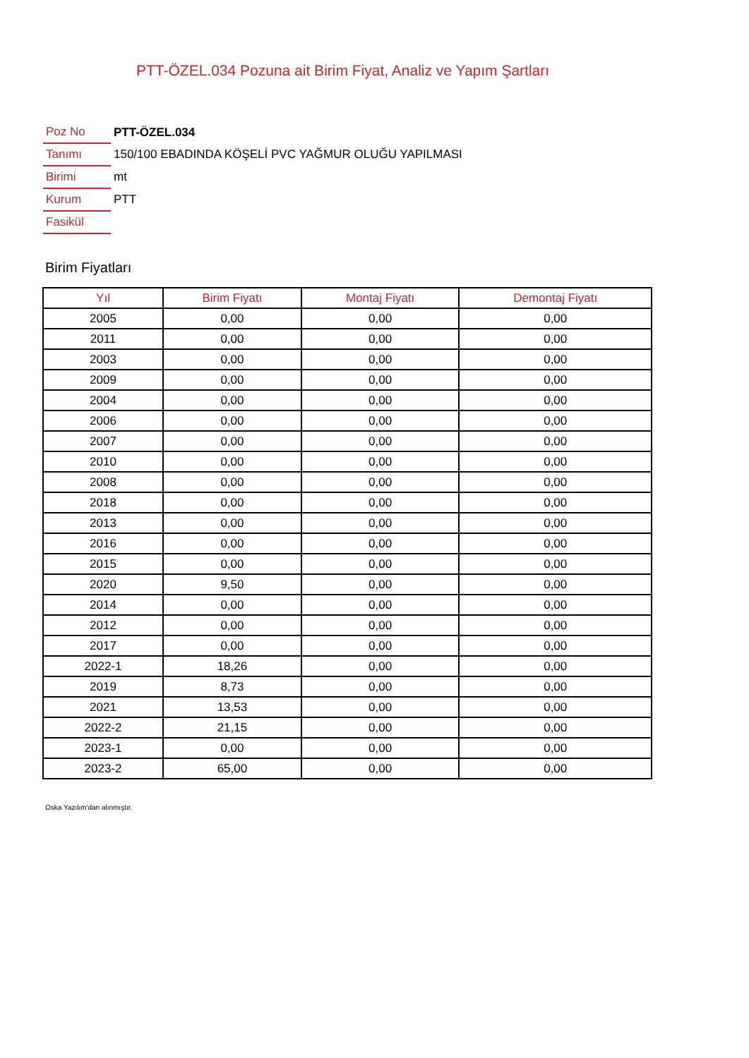PTT-ÖZEL.034 Pozuna ait Birim Fiyat, Analiz ve Yapım Şartları
| Poz No | PTT-ÖZEL.034 |
| Tanımı | 150/100 EBADINDA KÖŞELİ PVC YAĞMUR OLUĞU YAPILMASI |
| Birimi | mt |
| Kurum | PTT |
| Fasikül | |
Birim Fiyatları
| Yıl | Birim Fiyatı | Montaj Fiyatı | Demontaj Fiyatı |
| --- | --- | --- | --- |
| 2005 | 0,00 | 0,00 | 0,00 |
| 2011 | 0,00 | 0,00 | 0,00 |
| 2003 | 0,00 | 0,00 | 0,00 |
| 2009 | 0,00 | 0,00 | 0,00 |
| 2004 | 0,00 | 0,00 | 0,00 |
| 2006 | 0,00 | 0,00 | 0,00 |
| 2007 | 0,00 | 0,00 | 0,00 |
| 2010 | 0,00 | 0,00 | 0,00 |
| 2008 | 0,00 | 0,00 | 0,00 |
| 2018 | 0,00 | 0,00 | 0,00 |
| 2013 | 0,00 | 0,00 | 0,00 |
| 2016 | 0,00 | 0,00 | 0,00 |
| 2015 | 0,00 | 0,00 | 0,00 |
| 2020 | 9,50 | 0,00 | 0,00 |
| 2014 | 0,00 | 0,00 | 0,00 |
| 2012 | 0,00 | 0,00 | 0,00 |
| 2017 | 0,00 | 0,00 | 0,00 |
| 2022-1 | 18,26 | 0,00 | 0,00 |
| 2019 | 8,73 | 0,00 | 0,00 |
| 2021 | 13,53 | 0,00 | 0,00 |
| 2022-2 | 21,15 | 0,00 | 0,00 |
| 2023-1 | 0,00 | 0,00 | 0,00 |
| 2023-2 | 65,00 | 0,00 | 0,00 |
Oska Yazılım'dan alınmıştır.